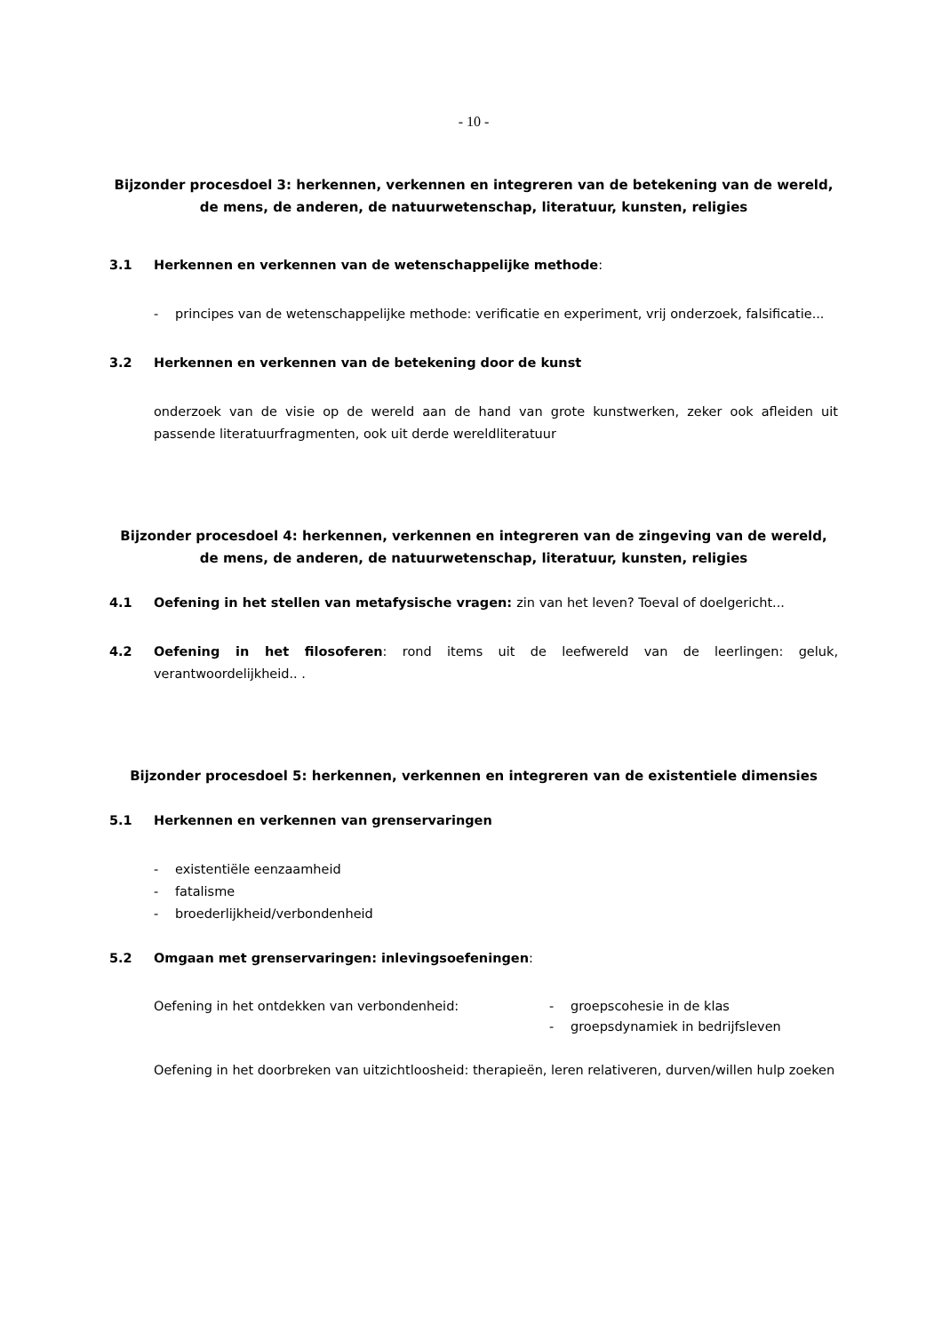- 10 -
Bijzonder procesdoel 3: herkennen, verkennen en integreren van de betekening van de wereld, de mens, de anderen, de natuurwetenschap, literatuur, kunsten, religies
3.1 Herkennen en verkennen van de wetenschappelijke methode:
- principes van de wetenschappelijke methode: verificatie en experiment, vrij onderzoek, falsificatie...
3.2 Herkennen en verkennen van de betekening door de kunst
onderzoek van de visie op de wereld aan de hand van grote kunstwerken, zeker ook afleiden uit passende literatuurfragmenten, ook uit derde wereldliteratuur
Bijzonder procesdoel 4: herkennen, verkennen en integreren van de zingeving van de wereld, de mens, de anderen, de natuurwetenschap, literatuur, kunsten, religies
4.1 Oefening in het stellen van metafysische vragen: zin van het leven? Toeval of doelgericht...
4.2 Oefening in het filosoferen: rond items uit de leefwereld van de leerlingen: geluk, verantwoordelijkheid.. .
Bijzonder procesdoel 5: herkennen, verkennen en integreren van de existentiele dimensies
5.1 Herkennen en verkennen van grenservaringen
- existentiële eenzaamheid
- fatalisme
- broederlijkheid/verbondenheid
5.2 Omgaan met grenservaringen: inlevingsoefeningen:
Oefening in het ontdekken van verbondenheid: - groepscohesie in de klas
- groepsdynamiek in bedrijfsleven
Oefening in het doorbreken van uitzichtloosheid: therapieën, leren relativeren, durven/willen hulp zoeken